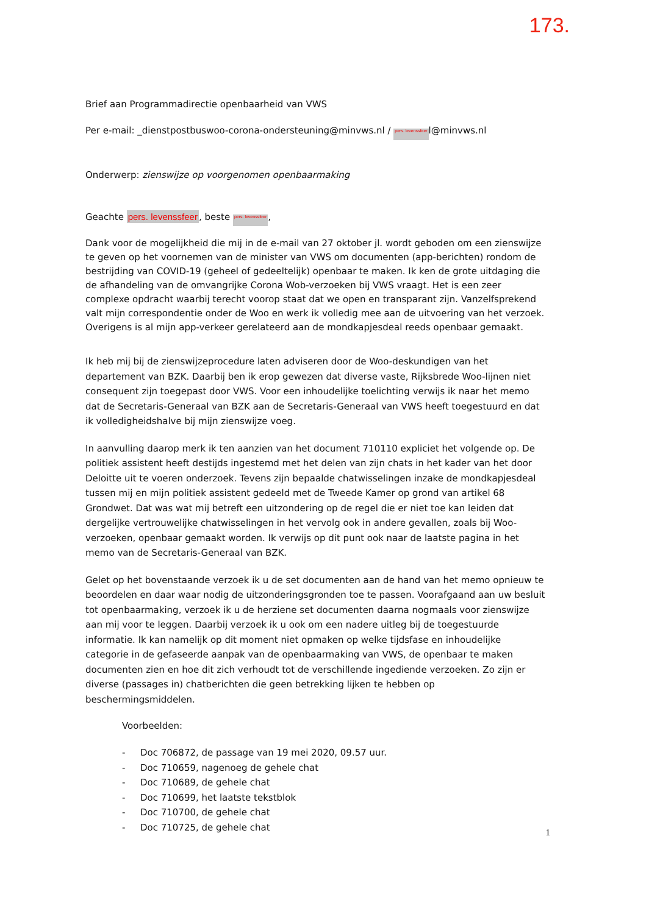173.
Brief aan Programmadirectie openbaarheid van VWS
Per e-mail: _dienstpostbuswoo-corona-ondersteuning@minvws.nl / pers. levenssfeerl@minvws.nl
Onderwerp: zienswijze op voorgenomen openbaarmaking
Geachte pers. levenssfeer, beste pers. levenssfeer,
Dank voor de mogelijkheid die mij in de e-mail van 27 oktober jl. wordt geboden om een zienswijze te geven op het voornemen van de minister van VWS om documenten (app-berichten) rondom de bestrijding van COVID-19 (geheel of gedeeltelijk) openbaar te maken. Ik ken de grote uitdaging die de afhandeling van de omvangrijke Corona Wob-verzoeken bij VWS vraagt. Het is een zeer complexe opdracht waarbij terecht voorop staat dat we open en transparant zijn. Vanzelfsprekend valt mijn correspondentie onder de Woo en werk ik volledig mee aan de uitvoering van het verzoek. Overigens is al mijn app-verkeer gerelateerd aan de mondkapjesdeal reeds openbaar gemaakt.
Ik heb mij bij de zienswijzeprocedure laten adviseren door de Woo-deskundigen van het departement van BZK. Daarbij ben ik erop gewezen dat diverse vaste, Rijksbrede Woo-lijnen niet consequent zijn toegepast door VWS. Voor een inhoudelijke toelichting verwijs ik naar het memo dat de Secretaris-Generaal van BZK aan de Secretaris-Generaal van VWS heeft toegestuurd en dat ik volledigheidshalve bij mijn zienswijze voeg.
In aanvulling daarop merk ik ten aanzien van het document 710110 expliciet het volgende op. De politiek assistent heeft destijds ingestemd met het delen van zijn chats in het kader van het door Deloitte uit te voeren onderzoek. Tevens zijn bepaalde chatwisselingen inzake de mondkapjesdeal tussen mij en mijn politiek assistent gedeeld met de Tweede Kamer op grond van artikel 68 Grondwet. Dat was wat mij betreft een uitzondering op de regel die er niet toe kan leiden dat dergelijke vertrouwelijke chatwisselingen in het vervolg ook in andere gevallen, zoals bij Woo-verzoeken, openbaar gemaakt worden. Ik verwijs op dit punt ook naar de laatste pagina in het memo van de Secretaris-Generaal van BZK.
Gelet op het bovenstaande verzoek ik u de set documenten aan de hand van het memo opnieuw te beoordelen en daar waar nodig de uitzonderingsgronden toe te passen. Voorafgaand aan uw besluit tot openbaarmaking, verzoek ik u de herziene set documenten daarna nogmaals voor zienswijze aan mij voor te leggen. Daarbij verzoek ik u ook om een nadere uitleg bij de toegestuurde informatie. Ik kan namelijk op dit moment niet opmaken op welke tijdsfase en inhoudelijke categorie in de gefaseerde aanpak van de openbaarmaking van VWS, de openbaar te maken documenten zien en hoe dit zich verhoudt tot de verschillende ingediende verzoeken. Zo zijn er diverse (passages in) chatberichten die geen betrekking lijken te hebben op beschermingsmiddelen.
Voorbeelden:
- Doc 706872, de passage van 19 mei 2020, 09.57 uur.
- Doc 710659, nagenoeg de gehele chat
- Doc 710689, de gehele chat
- Doc 710699, het laatste tekstblok
- Doc 710700, de gehele chat
- Doc 710725, de gehele chat
1